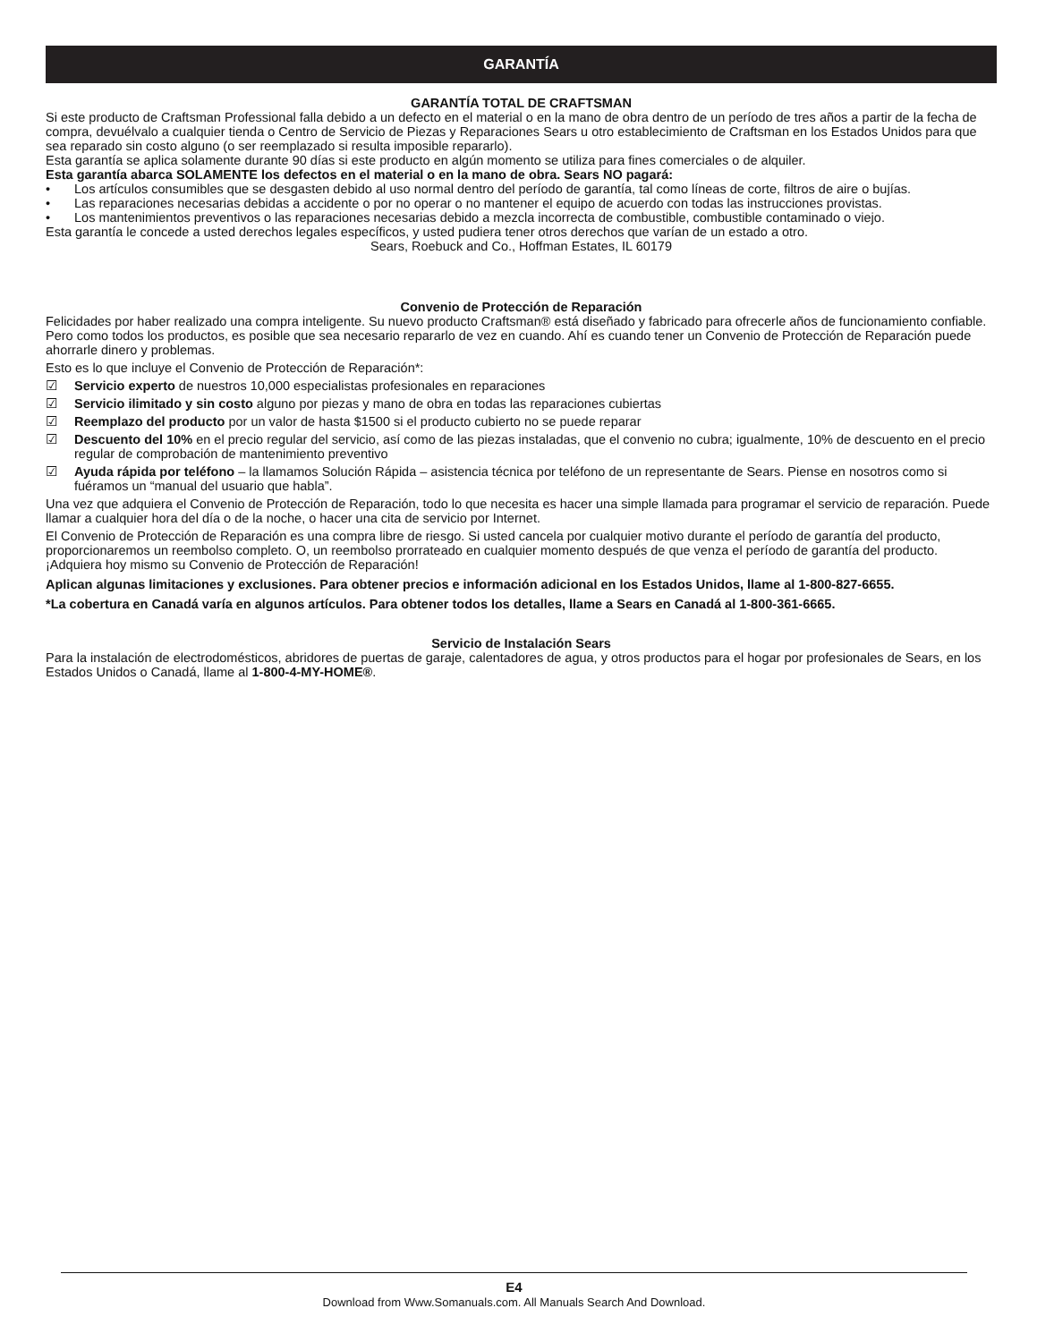GARANTÍA
GARANTÍA TOTAL DE CRAFTSMAN
Si este producto de Craftsman Professional falla debido a un defecto en el material o en la mano de obra dentro de un período de tres años a partir de la fecha de compra, devuélvalo a cualquier tienda o Centro de Servicio de Piezas y Reparaciones Sears u otro establecimiento de Craftsman en los Estados Unidos para que sea reparado sin costo alguno (o ser reemplazado si resulta imposible repararlo).
Esta garantía se aplica solamente durante 90 días si este producto en algún momento se utiliza para fines comerciales o de alquiler.
Esta garantía abarca SOLAMENTE los defectos en el material o en la mano de obra. Sears NO pagará:
• Los artículos consumibles que se desgasten debido al uso normal dentro del período de garantía, tal como líneas de corte, filtros de aire o bujías.
• Las reparaciones necesarias debidas a accidente o por no operar o no mantener el equipo de acuerdo con todas las instrucciones provistas.
• Los mantenimientos preventivos o las reparaciones necesarias debido a mezcla incorrecta de combustible, combustible contaminado o viejo.
Esta garantía le concede a usted derechos legales específicos, y usted pudiera tener otros derechos que varían de un estado a otro.
Sears, Roebuck and Co., Hoffman Estates, IL 60179
Convenio de Protección de Reparación
Felicidades por haber realizado una compra inteligente. Su nuevo producto Craftsman® está diseñado y fabricado para ofrecerle años de funcionamiento confiable. Pero como todos los productos, es posible que sea necesario repararlo de vez en cuando. Ahí es cuando tener un Convenio de Protección de Reparación puede ahorrarle dinero y problemas.
Esto es lo que incluye el Convenio de Protección de Reparación*:
☑ Servicio experto de nuestros 10,000 especialistas profesionales en reparaciones
☑ Servicio ilimitado y sin costo alguno por piezas y mano de obra en todas las reparaciones cubiertas
☑ Reemplazo del producto por un valor de hasta $1500 si el producto cubierto no se puede reparar
☑ Descuento del 10% en el precio regular del servicio, así como de las piezas instaladas, que el convenio no cubra; igualmente, 10% de descuento en el precio regular de comprobación de mantenimiento preventivo
☑ Ayuda rápida por teléfono – la llamamos Solución Rápida – asistencia técnica por teléfono de un representante de Sears. Piense en nosotros como si fuéramos un “manual del usuario que habla”.
Una vez que adquiera el Convenio de Protección de Reparación, todo lo que necesita es hacer una simple llamada para programar el servicio de reparación. Puede llamar a cualquier hora del día o de la noche, o hacer una cita de servicio por Internet.
El Convenio de Protección de Reparación es una compra libre de riesgo. Si usted cancela por cualquier motivo durante el período de garantía del producto, proporcionaremos un reembolso completo. O, un reembolso prorrateado en cualquier momento después de que venza el período de garantía del producto. ¡Adquiera hoy mismo su Convenio de Protección de Reparación!
Aplican algunas limitaciones y exclusiones. Para obtener precios e información adicional en los Estados Unidos, llame al 1-800-827-6655.
*La cobertura en Canadá varía en algunos artículos. Para obtener todos los detalles, llame a Sears en Canadá al 1-800-361-6665.
Servicio de Instalación Sears
Para la instalación de electrodomésticos, abridores de puertas de garaje, calentadores de agua, y otros productos para el hogar por profesionales de Sears, en los Estados Unidos o Canadá, llame al 1-800-4-MY-HOME®.
E4
Download from Www.Somanuals.com. All Manuals Search And Download.